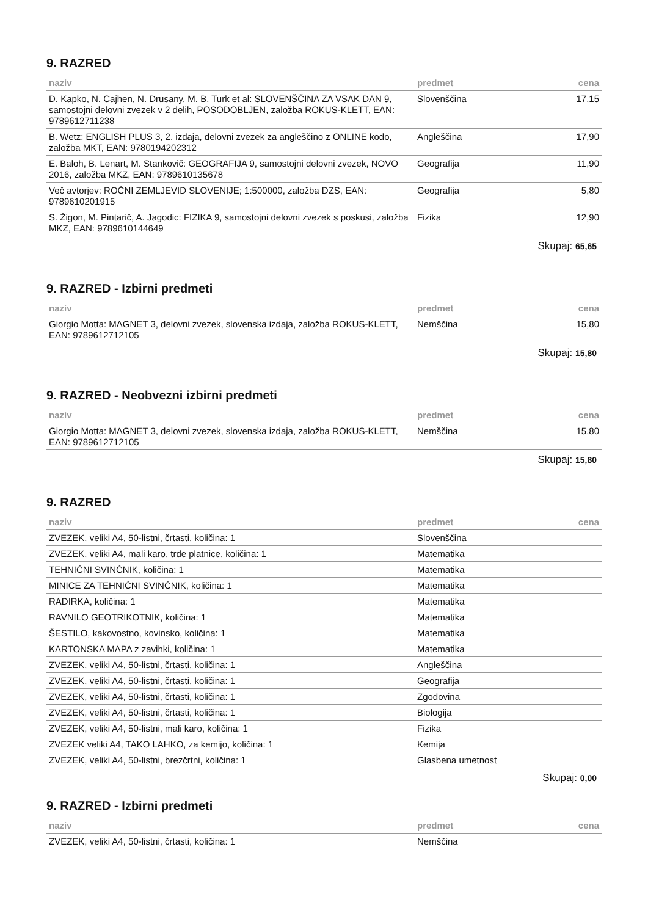9. RAZRED
| naziv | predmet | cena |
| --- | --- | --- |
| D. Kapko, N. Cajhen, N. Drusany, M. B. Turk et al: SLOVENŠČINA ZA VSAK DAN 9, samostojni delovni zvezek v 2 delih, POSODOBLJEN, založba ROKUS-KLETT, EAN: 9789612711238 | Slovenščina | 17,15 |
| B. Wetz: ENGLISH PLUS 3, 2. izdaja, delovni zvezek za angleščino z ONLINE kodo, založba MKT, EAN: 9780194202312 | Angleščina | 17,90 |
| E. Baloh, B. Lenart, M. Stankovič: GEOGRAFIJA 9, samostojni delovni zvezek, NOVO 2016, založba MKZ, EAN: 9789610135678 | Geografija | 11,90 |
| Več avtorjev: ROČNI ZEMLJEVID SLOVENIJE; 1:500000, založba DZS, EAN: 9789610201915 | Geografija | 5,80 |
| S. Žigon, M. Pintarič, A. Jagodic: FIZIKA 9, samostojni delovni zvezek s poskusi, založba MKZ, EAN: 9789610144649 | Fizika | 12,90 |
Skupaj: 65,65
9. RAZRED - Izbirni predmeti
| naziv | predmet | cena |
| --- | --- | --- |
| Giorgio Motta: MAGNET 3, delovni zvezek, slovenska izdaja, založba ROKUS-KLETT, EAN: 9789612712105 | Nemščina | 15,80 |
Skupaj: 15,80
9. RAZRED - Neobvezni izbirni predmeti
| naziv | predmet | cena |
| --- | --- | --- |
| Giorgio Motta: MAGNET 3, delovni zvezek, slovenska izdaja, založba ROKUS-KLETT, EAN: 9789612712105 | Nemščina | 15,80 |
Skupaj: 15,80
9. RAZRED
| naziv | predmet | cena |
| --- | --- | --- |
| ZVEZEK, veliki A4, 50-listni, črtasti, količina: 1 | Slovenščina | |
| ZVEZEK, veliki A4, mali karo, trde platnice, količina: 1 | Matematika | |
| TEHNIČNI SVINČNIK, količina: 1 | Matematika | |
| MINICE ZA TEHNIČNI SVINČNIK, količina: 1 | Matematika | |
| RADIRKA, količina: 1 | Matematika | |
| RAVNILO GEOTRIKOTNIK, količina: 1 | Matematika | |
| ŠESTILO, kakovostno, kovinsko, količina: 1 | Matematika | |
| KARTONSKA MAPA z zavihki, količina: 1 | Matematika | |
| ZVEZEK, veliki A4, 50-listni, črtasti, količina: 1 | Angleščina | |
| ZVEZEK, veliki A4, 50-listni, črtasti, količina: 1 | Geografija | |
| ZVEZEK, veliki A4, 50-listni, črtasti, količina: 1 | Zgodovina | |
| ZVEZEK, veliki A4, 50-listni, črtasti, količina: 1 | Biologija | |
| ZVEZEK, veliki A4, 50-listni, mali karo, količina: 1 | Fizika | |
| ZVEZEK veliki A4, TAKO LAHKO, za kemijo, količina: 1 | Kemija | |
| ZVEZEK, veliki A4, 50-listni, brezčrtni, količina: 1 | Glasbena umetnost | |
Skupaj: 0,00
9. RAZRED - Izbirni predmeti
| naziv | predmet | cena |
| --- | --- | --- |
| ZVEZEK, veliki A4, 50-listni, črtasti, količina: 1 | Nemščina | |